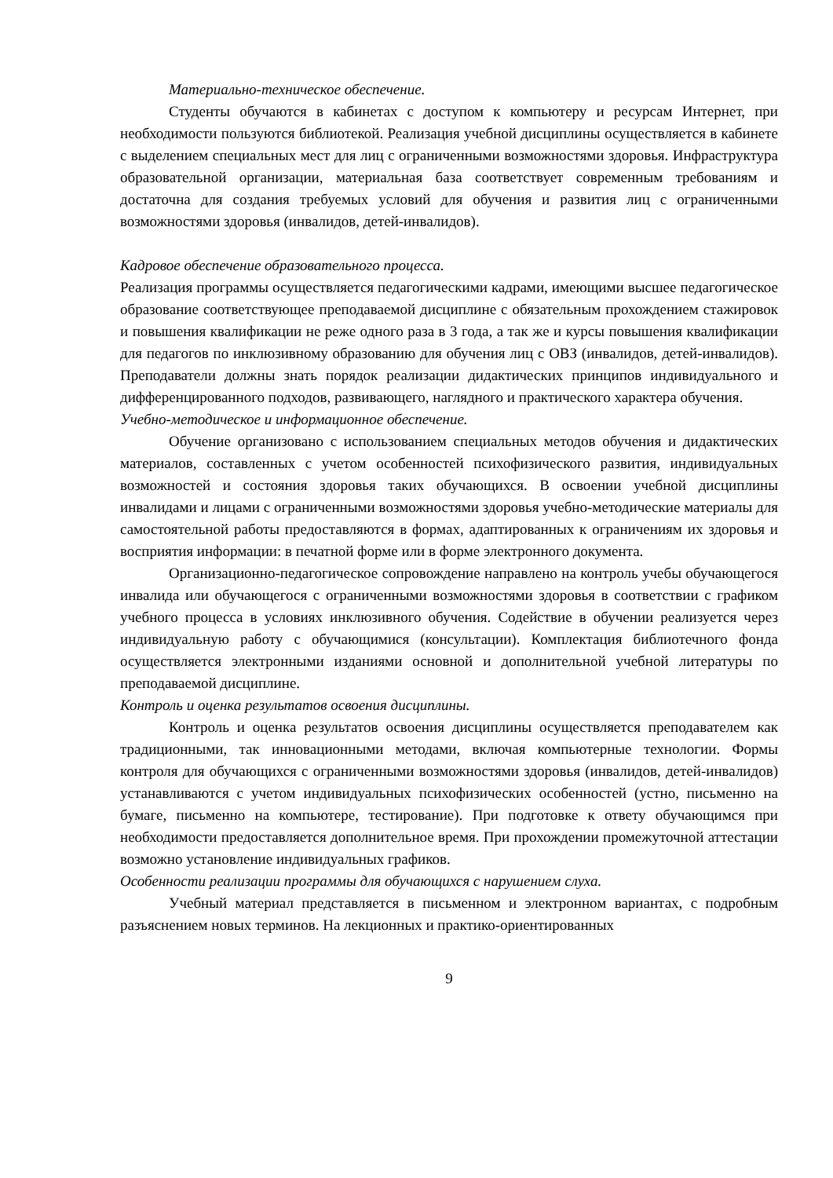Материально-техническое обеспечение.
Студенты обучаются в кабинетах с доступом к компьютеру и ресурсам Интернет, при необходимости пользуются библиотекой. Реализация учебной дисциплины осуществляется в кабинете с выделением специальных мест для лиц с ограниченными возможностями здоровья. Инфраструктура образовательной организации, материальная база соответствует современным требованиям и достаточна для создания требуемых условий для обучения и развития лиц с ограниченными возможностями здоровья (инвалидов, детей-инвалидов).
Кадровое обеспечение образовательного процесса.
Реализация программы осуществляется педагогическими кадрами, имеющими высшее педагогическое образование соответствующее преподаваемой дисциплине с обязательным прохождением стажировок и повышения квалификации не реже одного раза в 3 года, а так же и курсы повышения квалификации для педагогов по инклюзивному образованию для обучения лиц с ОВЗ (инвалидов, детей-инвалидов). Преподаватели должны знать порядок реализации дидактических принципов индивидуального и дифференцированного подходов, развивающего, наглядного и практического характера обучения.
Учебно-методическое и информационное обеспечение.
Обучение организовано с использованием специальных методов обучения и дидактических материалов, составленных с учетом особенностей психофизического развития, индивидуальных возможностей и состояния здоровья таких обучающихся. В освоении учебной дисциплины инвалидами и лицами с ограниченными возможностями здоровья учебно-методические материалы для самостоятельной работы предоставляются в формах, адаптированных к ограничениям их здоровья и восприятия информации: в печатной форме или в форме электронного документа.
Организационно-педагогическое сопровождение направлено на контроль учебы обучающегося инвалида или обучающегося с ограниченными возможностями здоровья в соответствии с графиком учебного процесса в условиях инклюзивного обучения. Содействие в обучении реализуется через индивидуальную работу с обучающимися (консультации). Комплектация библиотечного фонда осуществляется электронными изданиями основной и дополнительной учебной литературы по преподаваемой дисциплине.
Контроль и оценка результатов освоения дисциплины.
Контроль и оценка результатов освоения дисциплины осуществляется преподавателем как традиционными, так инновационными методами, включая компьютерные технологии. Формы контроля для обучающихся с ограниченными возможностями здоровья (инвалидов, детей-инвалидов) устанавливаются с учетом индивидуальных психофизических особенностей (устно, письменно на бумаге, письменно на компьютере, тестирование). При подготовке к ответу обучающимся при необходимости предоставляется дополнительное время. При прохождении промежуточной аттестации возможно установление индивидуальных графиков.
Особенности реализации программы для обучающихся с нарушением слуха.
Учебный материал представляется в письменном и электронном вариантах, с подробным разъяснением новых терминов. На лекционных и практико-ориентированных
9